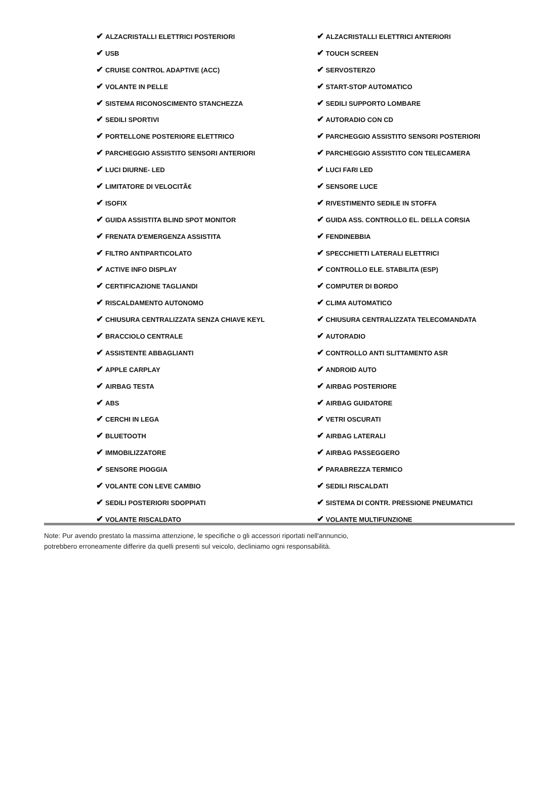| ✔ ALZACRISTALLI ELETTRICI POSTERIORI | ✔ ALZACRISTALLI ELETTRICI ANTERIORI |
| ✔ USB | ✔ TOUCH SCREEN |
| ✔ CRUISE CONTROL ADAPTIVE (ACC) | ✔ SERVOSTERZO |
| ✔ VOLANTE IN PELLE | ✔ START-STOP AUTOMATICO |
| ✔ SISTEMA RICONOSCIMENTO STANCHEZZA | ✔ SEDILI SUPPORTO LOMBARE |
| ✔ SEDILI SPORTIVI | ✔ AUTORADIO CON CD |
| ✔ PORTELLONE POSTERIORE ELETTRICO | ✔ PARCHEGGIO ASSISTITO SENSORI POSTERIORI |
| ✔ PARCHEGGIO ASSISTITO SENSORI ANTERIORI | ✔ PARCHEGGIO ASSISTITO CON TELECAMERA |
| ✔ LUCI DIURNE- LED | ✔ LUCI FARI LED |
| ✔ LIMITATORE DI VELOCITÃ€ | ✔ SENSORE LUCE |
| ✔ ISOFIX | ✔ RIVESTIMENTO SEDILE IN STOFFA |
| ✔ GUIDA ASSISTITA BLIND SPOT MONITOR | ✔ GUIDA ASS. CONTROLLO EL. DELLA CORSIA |
| ✔ FRENATA D'EMERGENZA ASSISTITA | ✔ FENDINEBBIA |
| ✔ FILTRO ANTIPARTICOLATO | ✔ SPECCHIETTI LATERALI ELETTRICI |
| ✔ ACTIVE INFO DISPLAY | ✔ CONTROLLO ELE. STABILITA (ESP) |
| ✔ CERTIFICAZIONE TAGLIANDI | ✔ COMPUTER DI BORDO |
| ✔ RISCALDAMENTO AUTONOMO | ✔ CLIMA AUTOMATICO |
| ✔ CHIUSURA CENTRALIZZATA SENZA CHIAVE KEYL | ✔ CHIUSURA CENTRALIZZATA TELECOMANDATA |
| ✔ BRACCIOLO CENTRALE | ✔ AUTORADIO |
| ✔ ASSISTENTE ABBAGLIANTI | ✔ CONTROLLO ANTI SLITTAMENTO ASR |
| ✔ APPLE CARPLAY | ✔ ANDROID AUTO |
| ✔ AIRBAG TESTA | ✔ AIRBAG POSTERIORE |
| ✔ ABS | ✔ AIRBAG GUIDATORE |
| ✔ CERCHI IN LEGA | ✔ VETRI OSCURATI |
| ✔ BLUETOOTH | ✔ AIRBAG LATERALI |
| ✔ IMMOBILIZZATORE | ✔ AIRBAG PASSEGGERO |
| ✔ SENSORE PIOGGIA | ✔ PARABREZZA TERMICO |
| ✔ VOLANTE CON LEVE CAMBIO | ✔ SEDILI RISCALDATI |
| ✔ SEDILI POSTERIORI SDOPPIATI | ✔ SISTEMA DI CONTR. PRESSIONE PNEUMATICI |
| ✔ VOLANTE RISCALDATO | ✔ VOLANTE MULTIFUNZIONE |
Note: Pur avendo prestato la massima attenzione, le specifiche o gli accessori riportati nell'annuncio,
potrebbero erroneamente differire da quelli presenti sul veicolo, decliniamo ogni responsabilità.